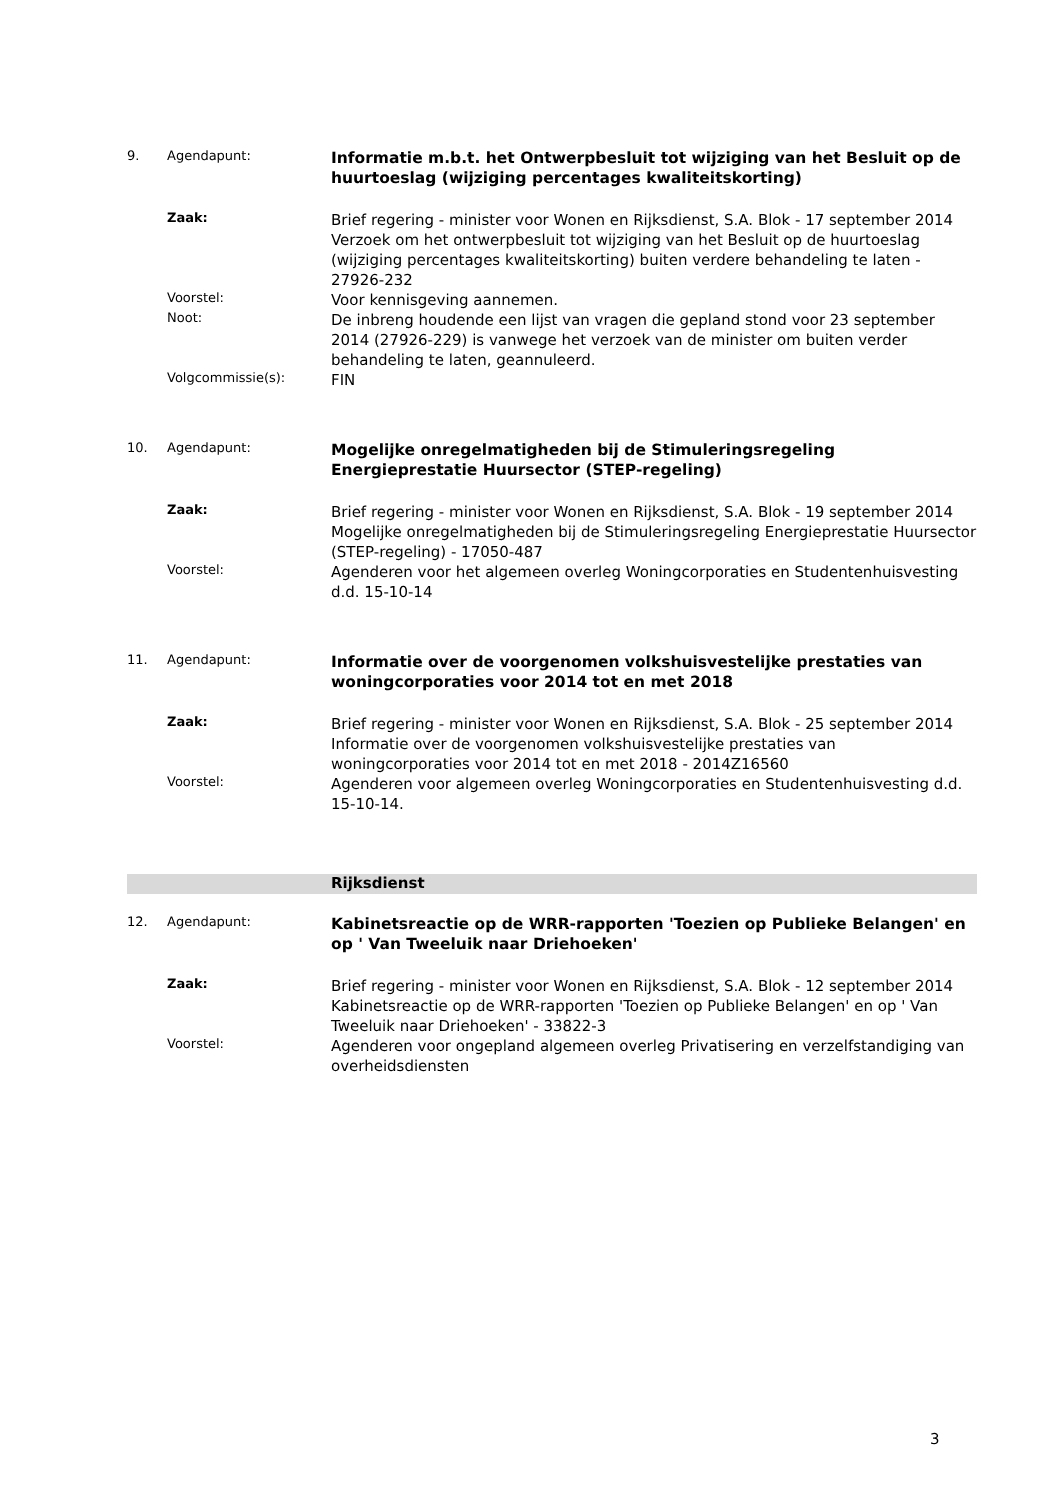9. Agendapunt:
Informatie m.b.t. het Ontwerpbesluit tot wijziging van het Besluit op de huurtoeslag (wijziging percentages kwaliteitskorting)
Zaak:
Brief regering - minister voor Wonen en Rijksdienst, S.A. Blok - 17 september 2014
Verzoek om het ontwerpbesluit tot wijziging van het Besluit op de huurtoeslag (wijziging percentages kwaliteitskorting) buiten verdere behandeling te laten - 27926-232
Voorstel:
Voor kennisgeving aannemen.
Noot:
De inbreng houdende een lijst van vragen die gepland stond voor 23 september 2014 (27926-229) is vanwege het verzoek van de minister om buiten verder behandeling te laten, geannuleerd.
Volgcommissie(s):
FIN
10. Agendapunt:
Mogelijke onregelmatigheden bij de Stimuleringsregeling Energieprestatie Huursector (STEP-regeling)
Zaak:
Brief regering - minister voor Wonen en Rijksdienst, S.A. Blok - 19 september 2014
Mogelijke onregelmatigheden bij de Stimuleringsregeling Energieprestatie Huursector (STEP-regeling) - 17050-487
Voorstel:
Agenderen voor het algemeen overleg Woningcorporaties en Studentenhuisvesting d.d. 15-10-14
11. Agendapunt:
Informatie over de voorgenomen volkshuisvestelijke prestaties van woningcorporaties voor 2014 tot en met 2018
Zaak:
Brief regering - minister voor Wonen en Rijksdienst, S.A. Blok - 25 september 2014
Informatie over de voorgenomen volkshuisvestelijke prestaties van woningcorporaties voor 2014 tot en met 2018 - 2014Z16560
Voorstel:
Agenderen voor algemeen overleg Woningcorporaties en Studentenhuisvesting d.d. 15-10-14.
Rijksdienst
12. Agendapunt:
Kabinetsreactie op de WRR-rapporten 'Toezien op Publieke Belangen' en op ' Van Tweeluik naar Driehoeken'
Zaak:
Brief regering - minister voor Wonen en Rijksdienst, S.A. Blok - 12 september 2014
Kabinetsreactie op de WRR-rapporten 'Toezien op Publieke Belangen' en op ' Van Tweeluik naar Driehoeken' - 33822-3
Voorstel:
Agenderen voor ongepland algemeen overleg Privatisering en verzelfstandiging van overheidsdiensten
3